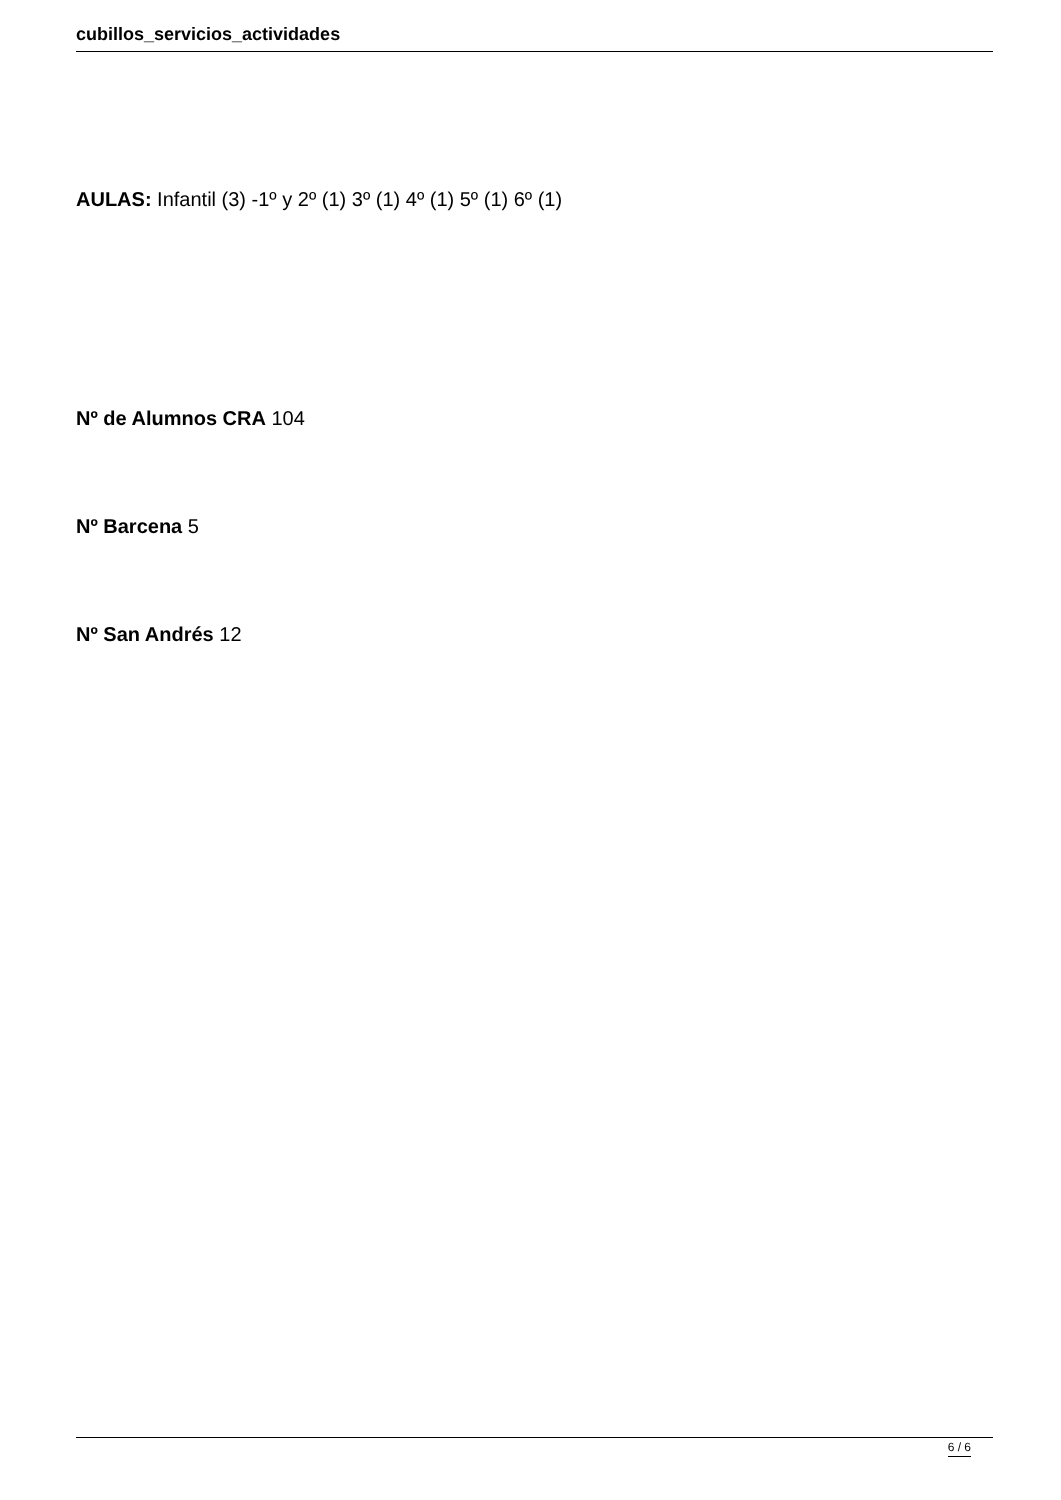cubillos_servicios_actividades
AULAS: Infantil (3) -1º y 2º (1) 3º (1) 4º (1) 5º (1) 6º (1)
Nº de Alumnos CRA 104
Nº Barcena 5
Nº San Andrés 12
6 / 6